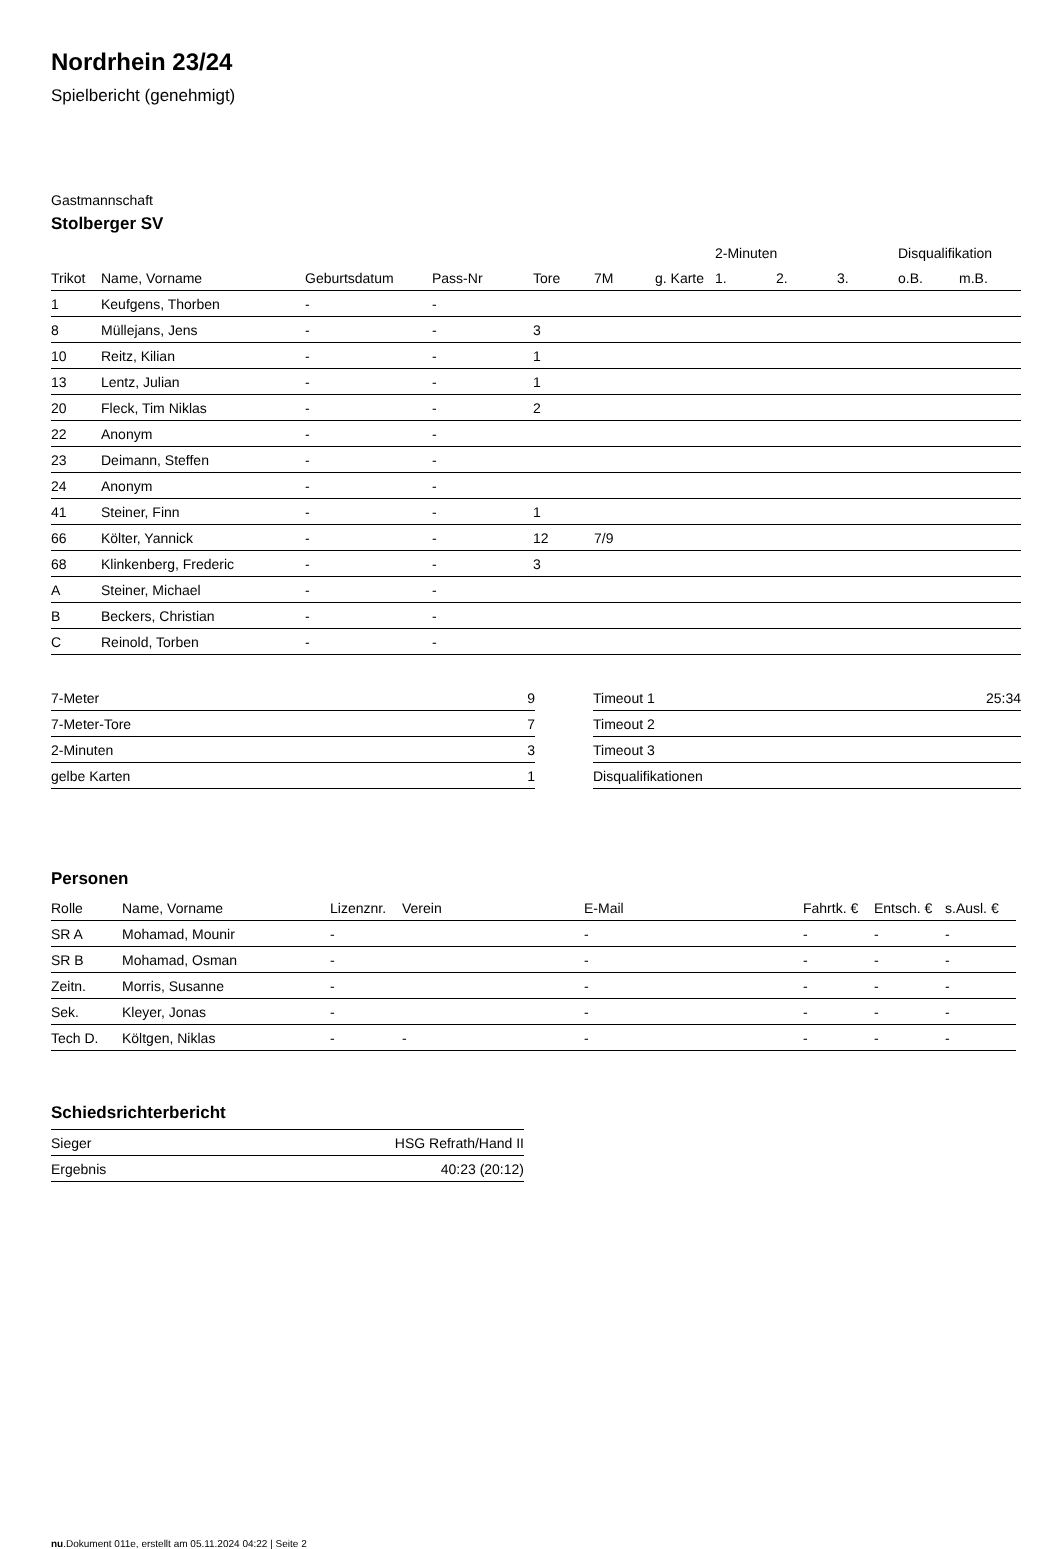Nordrhein 23/24
Spielbericht (genehmigt)
Gastmannschaft
Stolberger SV
| | | | | | | | 2-Minuten | | | Disqualifikation | |
| --- | --- | --- | --- | --- | --- | --- | --- | --- | --- | --- | --- |
| Trikot | Name, Vorname | Geburtsdatum | Pass-Nr | Tore | 7M | g. Karte | 1. | 2. | 3. | o.B. | m.B. |
| 1 | Keufgens, Thorben | - | - | | | | | | | | |
| 8 | Müllejans, Jens | - | - | 3 | | | | | | | |
| 10 | Reitz, Kilian | - | - | 1 | | | | | | | |
| 13 | Lentz, Julian | - | - | 1 | | | | | | | |
| 20 | Fleck, Tim Niklas | - | - | 2 | | | | | | | |
| 22 | Anonym | - | - | | | | | | | | |
| 23 | Deimann, Steffen | - | - | | | | | | | | |
| 24 | Anonym | - | - | | | | | | | | |
| 41 | Steiner, Finn | - | - | 1 | | | | | | | |
| 66 | Költer, Yannick | - | - | 12 | 7/9 | | | | | | |
| 68 | Klinkenberg, Frederic | - | - | 3 | | | | | | | |
| A | Steiner, Michael | - | - | | | | | | | | |
| B | Beckers, Christian | - | - | | | | | | | | |
| C | Reinold, Torben | - | - | | | | | | | | |
| 7-Meter | 9 |
| 7-Meter-Tore | 7 |
| 2-Minuten | 3 |
| gelbe Karten | 1 |
| Timeout 1 | 25:34 |
| Timeout 2 | |
| Timeout 3 | |
| Disqualifikationen | |
Personen
| Rolle | Name, Vorname | Lizenznr. | Verein | E-Mail | Fahrtk. € | Entsch. € | s.Ausl. € |
| --- | --- | --- | --- | --- | --- | --- | --- |
| SR A | Mohamad, Mounir | - | | - | - | - | - |
| SR B | Mohamad, Osman | - | | - | - | - | - |
| Zeitn. | Morris, Susanne | - | | - | - | - | - |
| Sek. | Kleyer, Jonas | - | | - | - | - | - |
| Tech D. | Költgen, Niklas | - | - | - | - | - | - |
Schiedsrichterbericht
| Sieger | HSG Refrath/Hand II |
| Ergebnis | 40:23 (20:12) |
nu.Dokument 011e, erstellt am 05.11.2024 04:22 | Seite 2